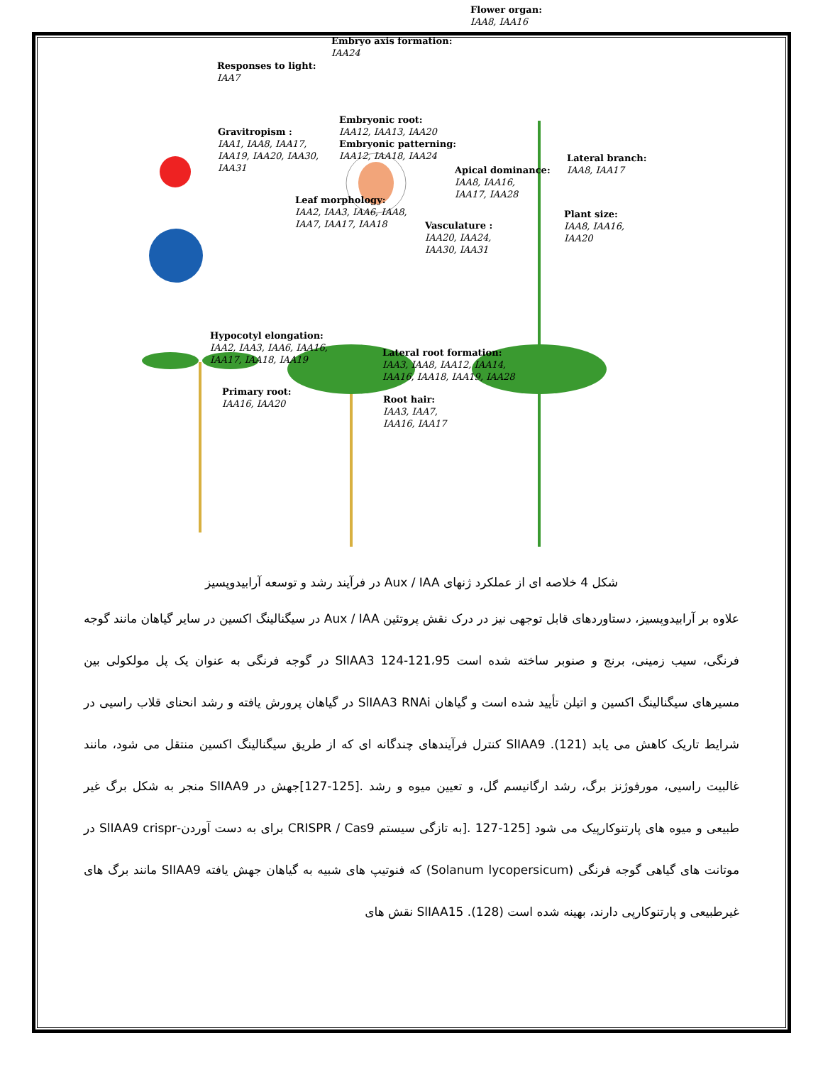Flower organ:
IAA8, IAA16
Embryo axis formation:
IAA24
Responses to light:
IAA7
Gravitropism :
IAA1, IAA8, IAA17,
IAA19, IAA20, IAA30,
IAA31
Embryonic root:
IAA12, IAA13, IAA20
Embryonic patterning:
IAA12, IAA18, IAA24
Lateral branch:
IAA8, IAA17
Apical dominance:
IAA8, IAA16,
IAA17, IAA28
Leaf morphology:
IAA2, IAA3, IAA6, IAA8,
IAA7, IAA17, IAA18
Vasculature :
IAA20, IAA24,
IAA30, IAA31
Plant size:
IAA8, IAA16,
IAA20
Hypocotyl elongation:
IAA2, IAA3, IAA6, IAA16,
IAA17, IAA18, IAA19
Lateral root formation:
IAA3, IAA8, IAA12, IAA14,
IAA16, IAA18, IAA19, IAA28
Primary root:
IAA16, IAA20
Root hair:
IAA3, IAA7,
IAA16, IAA17
شکل 4 خلاصه ای از عملکرد ژنهای Aux / IAA در فرآیند رشد و توسعه آرابیدوپسیز
علاوه بر آرابیدوپسیز، دستاوردهای قابل توجهی نیز در درک نقش پروتئین Aux / IAA در سیگنالینگ اکسین در سایر گیاهان مانند گوجه فرنگی، سیب زمینی، برنج و صنوبر ساخته شده است 121،95-124 SlIAA3 در گوجه فرنگی به عنوان یک پل مولکولی بین مسیرهای سیگنالینگ اکسین و اتیلن تأیید شده است و گیاهان SlIAA3 RNAi در گیاهان پرورش یافته و رشد انحنای قلاب راسیی در شرایط تاریک کاهش می یابد (121). SlIAA9 کنترل فرآیندهای چندگانه ای که از طریق سیگنالینگ اکسین منتقل می شود، مانند غالبیت راسیی، مورفوژنز برگ، رشد ارگانیسم گل، و تعیین میوه و رشد .[125-127]جهش در SlIAA9 منجر به شکل برگ غیر طبیعی و میوه های پارتنوکارپیک می شود [125-127 .[به تازگی سیستم CRISPR / Cas9 برای به دست آوردن-SlIAA9 crispr در موتانت های گیاهی گوجه فرنگی (Solanum lycopersicum) که فنوتیپ های شبیه به گیاهان جهش یافته SlIAA9 مانند برگ های غیرطبیعی و پارتنوکارپی دارند، بهینه شده است (128). SlIAA15 نقش های